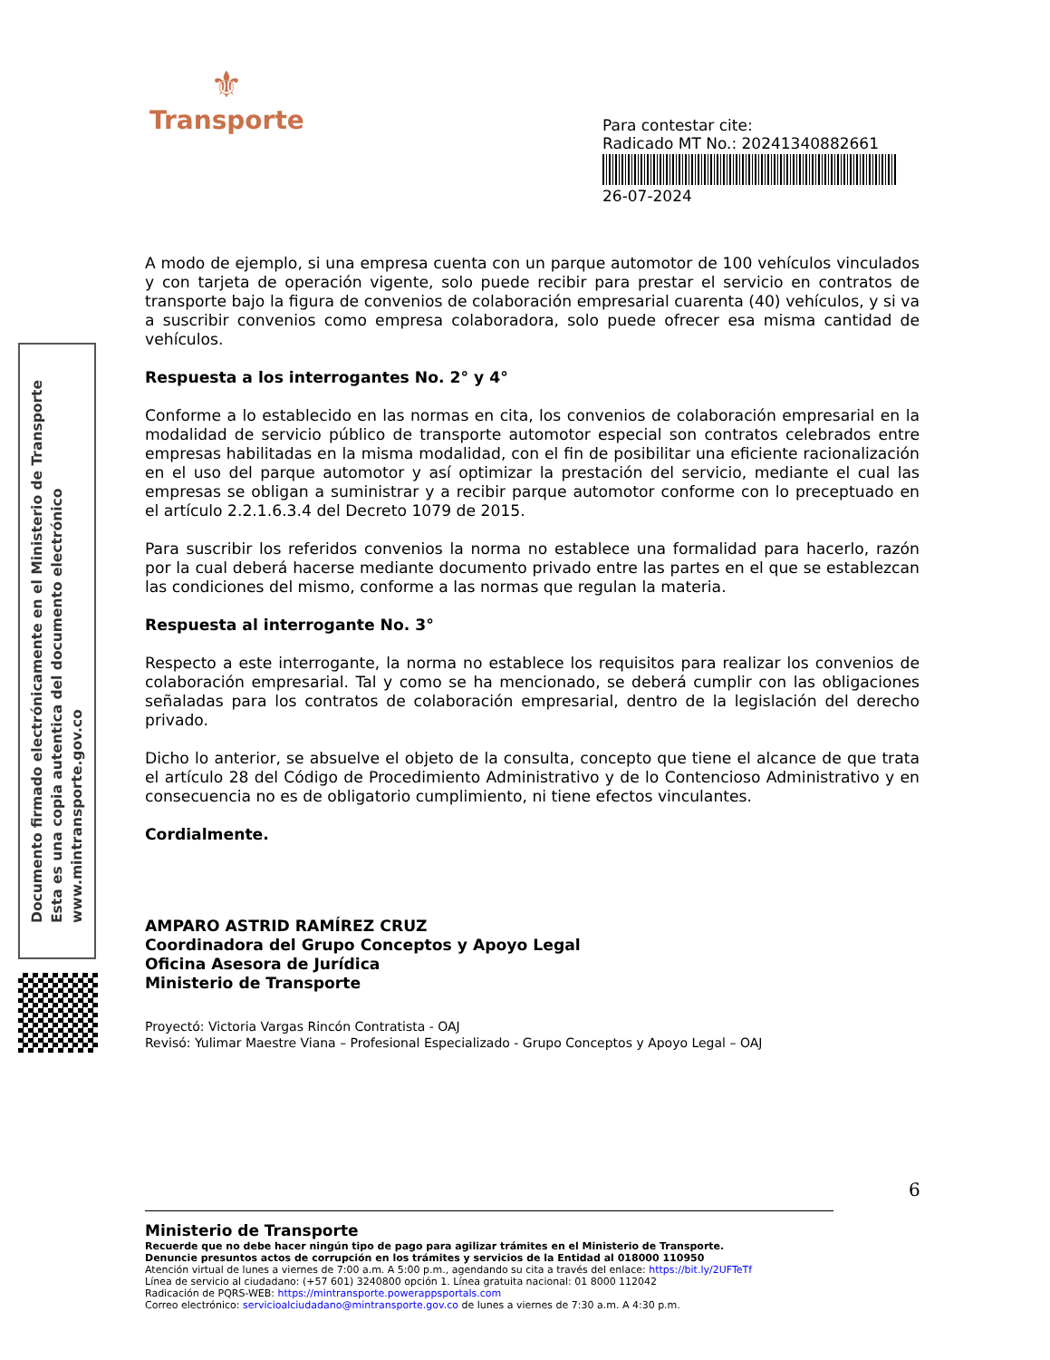⚜
Transporte
Para contestar cite:
Radicado MT No.: 20241340882661
26-07-2024
Documento firmado electrónicamente en el Ministerio de Transporte
Esta es una copia autentica del documento electrónico
www.mintransporte.gov.co
A modo de ejemplo, si una empresa cuenta con un parque automotor de 100 vehículos vinculados y con tarjeta de operación vigente, solo puede recibir para prestar el servicio en contratos de transporte bajo la figura de convenios de colaboración empresarial cuarenta (40) vehículos, y si va a suscribir convenios como empresa colaboradora, solo puede ofrecer esa misma cantidad de vehículos.
Respuesta a los interrogantes No. 2° y 4°
Conforme a lo establecido en las normas en cita, los convenios de colaboración empresarial en la modalidad de servicio público de transporte automotor especial son contratos celebrados entre empresas habilitadas en la misma modalidad, con el fin de posibilitar una eficiente racionalización en el uso del parque automotor y así optimizar la prestación del servicio, mediante el cual las empresas se obligan a suministrar y a recibir parque automotor conforme con lo preceptuado en el artículo 2.2.1.6.3.4 del Decreto 1079 de 2015.
Para suscribir los referidos convenios la norma no establece una formalidad para hacerlo, razón por la cual deberá hacerse mediante documento privado entre las partes en el que se establezcan las condiciones del mismo, conforme a las normas que regulan la materia.
Respuesta al interrogante No. 3°
Respecto a este interrogante, la norma no establece los requisitos para realizar los convenios de colaboración empresarial. Tal y como se ha mencionado, se deberá cumplir con las obligaciones señaladas para los contratos de colaboración empresarial, dentro de la legislación del derecho privado.
Dicho lo anterior, se absuelve el objeto de la consulta, concepto que tiene el alcance de que trata el artículo 28 del Código de Procedimiento Administrativo y de lo Contencioso Administrativo y en consecuencia no es de obligatorio cumplimiento, ni tiene efectos vinculantes.
Cordialmente.
AMPARO ASTRID RAMÍREZ CRUZ
Coordinadora del Grupo Conceptos y Apoyo Legal
Oficina Asesora de Jurídica
Ministerio de Transporte
Proyectó: Victoria Vargas Rincón Contratista - OAJ
Revisó: Yulimar Maestre Viana – Profesional Especializado - Grupo Conceptos y Apoyo Legal – OAJ
6
Ministerio de Transporte
Recuerde que no debe hacer ningún tipo de pago para agilizar trámites en el Ministerio de Transporte.
Denuncie presuntos actos de corrupción en los trámites y servicios de la Entidad al 018000 110950
Atención virtual de lunes a viernes de 7:00 a.m. A 5:00 p.m., agendando su cita a través del enlace: https://bit.ly/2UFTeTf
Línea de servicio al ciudadano: (+57 601) 3240800 opción 1. Línea gratuita nacional: 01 8000 112042
Radicación de PQRS-WEB: https://mintransporte.powerappsportals.com
Correo electrónico: servicioalciudadano@mintransporte.gov.co de lunes a viernes de 7:30 a.m. A 4:30 p.m.